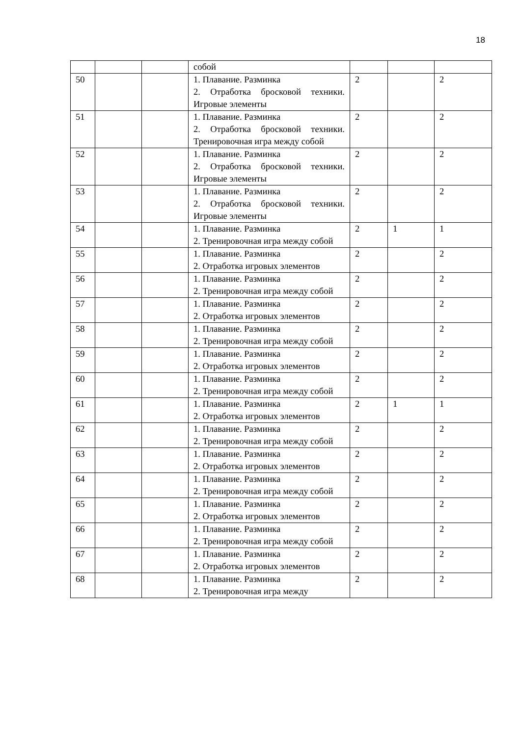18
| | | | собой | | | |
| 50 | | | 1. Плавание. Разминка 2. Отработка бросковой техники. Игровые элементы | 2 | | 2 |
| 51 | | | 1. Плавание. Разминка 2. Отработка бросковой техники. Тренировочная игра между собой | 2 | | 2 |
| 52 | | | 1. Плавание. Разминка 2. Отработка бросковой техники. Игровые элементы | 2 | | 2 |
| 53 | | | 1. Плавание. Разминка 2. Отработка бросковой техники. Игровые элементы | 2 | | 2 |
| 54 | | | 1. Плавание. Разминка 2. Тренировочная игра между собой | 2 | 1 | 1 |
| 55 | | | 1. Плавание. Разминка 2. Отработка игровых элементов | 2 | | 2 |
| 56 | | | 1. Плавание. Разминка 2. Тренировочная игра между собой | 2 | | 2 |
| 57 | | | 1. Плавание. Разминка 2. Отработка игровых элементов | 2 | | 2 |
| 58 | | | 1. Плавание. Разминка 2. Тренировочная игра между собой | 2 | | 2 |
| 59 | | | 1. Плавание. Разминка 2. Отработка игровых элементов | 2 | | 2 |
| 60 | | | 1. Плавание. Разминка 2. Тренировочная игра между собой | 2 | | 2 |
| 61 | | | 1. Плавание. Разминка 2. Отработка игровых элементов | 2 | 1 | 1 |
| 62 | | | 1. Плавание. Разминка 2. Тренировочная игра между собой | 2 | | 2 |
| 63 | | | 1. Плавание. Разминка 2. Отработка игровых элементов | 2 | | 2 |
| 64 | | | 1. Плавание. Разминка 2. Тренировочная игра между собой | 2 | | 2 |
| 65 | | | 1. Плавание. Разминка 2. Отработка игровых элементов | 2 | | 2 |
| 66 | | | 1. Плавание. Разминка 2. Тренировочная игра между собой | 2 | | 2 |
| 67 | | | 1. Плавание. Разминка 2. Отработка игровых элементов | 2 | | 2 |
| 68 | | | 1. Плавание. Разминка 2. Тренировочная игра между | 2 | | 2 |